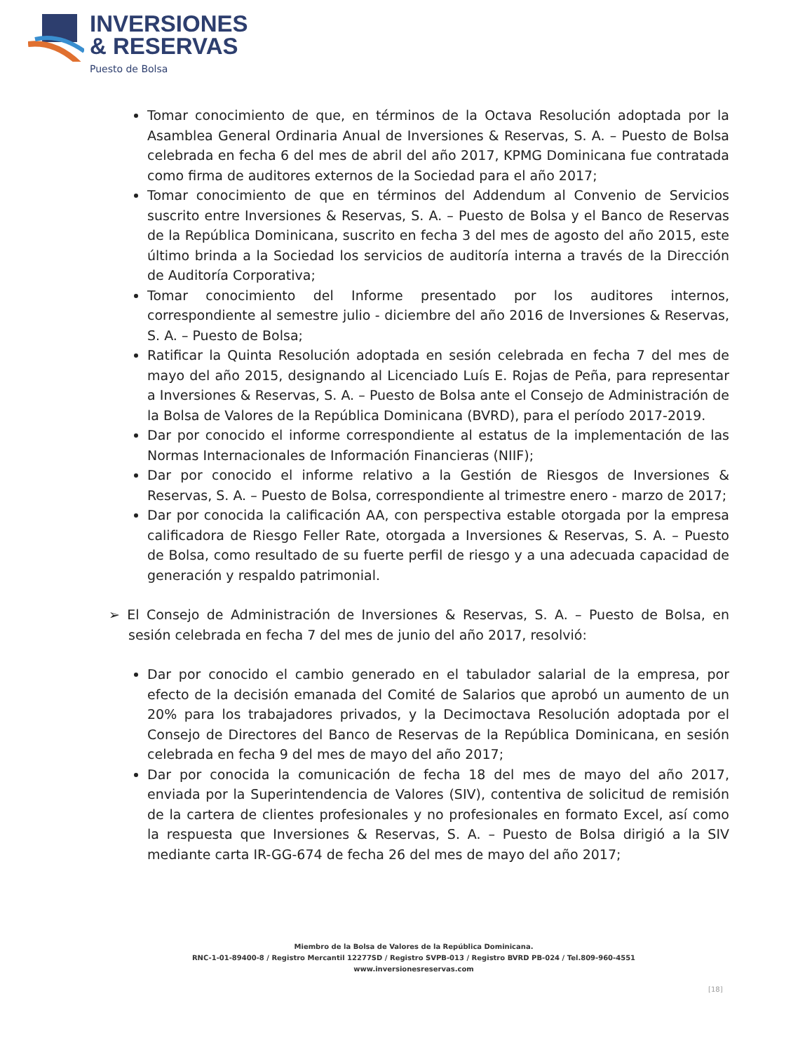INVERSIONES
& RESERVAS
Puesto de Bolsa
Tomar conocimiento de que, en términos de la Octava Resolución adoptada por la Asamblea General Ordinaria Anual de Inversiones & Reservas, S. A. – Puesto de Bolsa celebrada en fecha 6 del mes de abril del año 2017, KPMG Dominicana fue contratada como firma de auditores externos de la Sociedad para el año 2017;
Tomar conocimiento de que en términos del Addendum al Convenio de Servicios suscrito entre Inversiones & Reservas, S. A. – Puesto de Bolsa y el Banco de Reservas de la República Dominicana, suscrito en fecha 3 del mes de agosto del año 2015, este último brinda a la Sociedad los servicios de auditoría interna a través de la Dirección de Auditoría Corporativa;
Tomar conocimiento del Informe presentado por los auditores internos, correspondiente al semestre julio - diciembre del año 2016 de Inversiones & Reservas, S. A. – Puesto de Bolsa;
Ratificar la Quinta Resolución adoptada en sesión celebrada en fecha 7 del mes de mayo del año 2015, designando al Licenciado Luís E. Rojas de Peña, para representar a Inversiones & Reservas, S. A. – Puesto de Bolsa ante el Consejo de Administración de la Bolsa de Valores de la República Dominicana (BVRD), para el período 2017-2019.
Dar por conocido el informe correspondiente al estatus de la implementación de las Normas Internacionales de Información Financieras (NIIF);
Dar por conocido el informe relativo a la Gestión de Riesgos de Inversiones & Reservas, S. A. – Puesto de Bolsa, correspondiente al trimestre enero - marzo de 2017;
Dar por conocida la calificación AA, con perspectiva estable otorgada por la empresa calificadora de Riesgo Feller Rate, otorgada a Inversiones & Reservas, S. A. – Puesto de Bolsa, como resultado de su fuerte perfil de riesgo y a una adecuada capacidad de generación y respaldo patrimonial.
➢ El Consejo de Administración de Inversiones & Reservas, S. A. – Puesto de Bolsa, en sesión celebrada en fecha 7 del mes de junio del año 2017, resolvió:
Dar por conocido el cambio generado en el tabulador salarial de la empresa, por efecto de la decisión emanada del Comité de Salarios que aprobó un aumento de un 20% para los trabajadores privados, y la Decimoctava Resolución adoptada por el Consejo de Directores del Banco de Reservas de la República Dominicana, en sesión celebrada en fecha 9 del mes de mayo del año 2017;
Dar por conocida la comunicación de fecha 18 del mes de mayo del año 2017, enviada por la Superintendencia de Valores (SIV), contentiva de solicitud de remisión de la cartera de clientes profesionales y no profesionales en formato Excel, así como la respuesta que Inversiones & Reservas, S. A. – Puesto de Bolsa dirigió a la SIV mediante carta IR-GG-674 de fecha 26 del mes de mayo del año 2017;
Miembro de la Bolsa de Valores de la República Dominicana.
RNC-1-01-89400-8 / Registro Mercantil 12277SD / Registro SVPB-013 / Registro BVRD PB-024 / Tel.809-960-4551
www.inversionesreservas.com
[18]